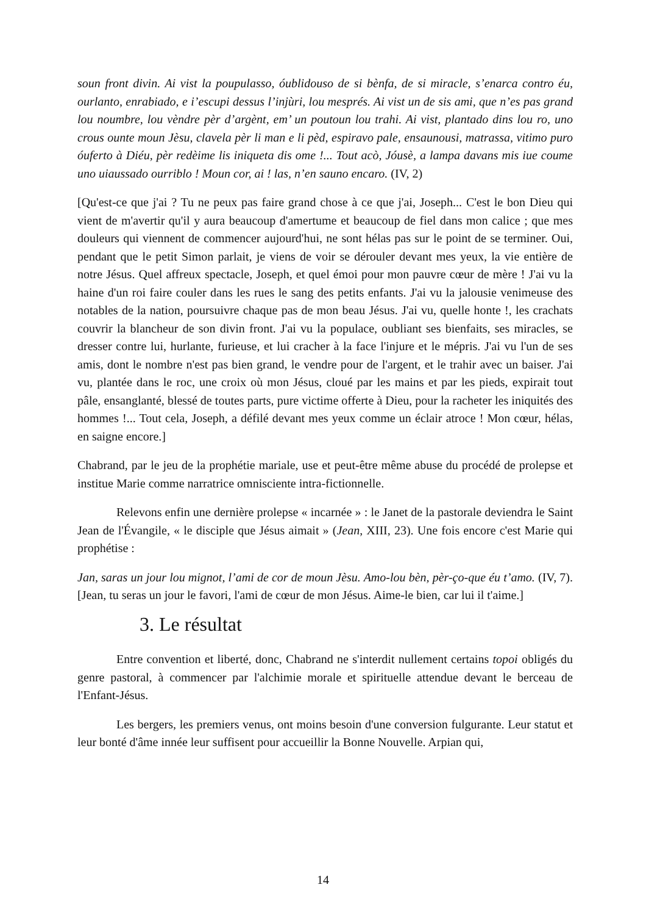soun front divin. Ai vist la poupulasso, óublidouso de si bènfa, de si miracle, s’enarca contro éu, ourlanto, enrabiado, e i’escupi dessus l’injùri, lou mesprés. Ai vist un de sis ami, que n’es pas grand lou noumbre, lou vèndre pèr d’argènt, em’ un poutoun lou trahi. Ai vist, plantado dins lou ro, uno crous ounte moun Jèsu, clavela pèr li man e li pèd, espiravo pale, ensaunousi, matrassa, vitimo puro óuferto à Diéu, pèr redèime lis iniqueta dis ome !... Tout acò, Jóusè, a lampa davans mis iue coume uno uiaussado ourriblo ! Moun cor, ai ! las, n’en sauno encaro. (IV, 2)
[Qu'est-ce que j'ai ? Tu ne peux pas faire grand chose à ce que j'ai, Joseph... C'est le bon Dieu qui vient de m'avertir qu'il y aura beaucoup d'amertume et beaucoup de fiel dans mon calice ; que mes douleurs qui viennent de commencer aujourd'hui, ne sont hélas pas sur le point de se terminer. Oui, pendant que le petit Simon parlait, je viens de voir se dérouler devant mes yeux, la vie entière de notre Jésus. Quel affreux spectacle, Joseph, et quel émoi pour mon pauvre cœur de mère ! J'ai vu la haine d'un roi faire couler dans les rues le sang des petits enfants. J'ai vu la jalousie venimeuse des notables de la nation, poursuivre chaque pas de mon beau Jésus. J'ai vu, quelle honte !, les crachats couvrir la blancheur de son divin front. J'ai vu la populace, oubliant ses bienfaits, ses miracles, se dresser contre lui, hurlante, furieuse, et lui cracher à la face l'injure et le mépris. J'ai vu l'un de ses amis, dont le nombre n'est pas bien grand, le vendre pour de l'argent, et le trahir avec un baiser. J'ai vu, plantée dans le roc, une croix où mon Jésus, cloué par les mains et par les pieds, expirait tout pâle, ensanglanté, blessé de toutes parts, pure victime offerte à Dieu, pour la racheter les iniquités des hommes !... Tout cela, Joseph, a défilé devant mes yeux comme un éclair atroce ! Mon cœur, hélas, en saigne encore.]
Chabrand, par le jeu de la prophétie mariale, use et peut-être même abuse du procédé de prolepse et institue Marie comme narratrice omnisciente intra-fictionnelle.
Relevons enfin une dernière prolepse « incarnée » : le Janet de la pastorale deviendra le Saint Jean de l'Évangile, « le disciple que Jésus aimait » (Jean, XIII, 23). Une fois encore c'est Marie qui prophétise :
Jan, saras un jour lou mignot, l’ami de cor de moun Jèsu. Amo-lou bèn, pèr-ço-que éu t’amo. (IV, 7).[Jean, tu seras un jour le favori, l'ami de cœur de mon Jésus. Aime-le bien, car lui il t'aime.]
3. Le résultat
Entre convention et liberté, donc, Chabrand ne s'interdit nullement certains topoi obligés du genre pastoral, à commencer par l'alchimie morale et spirituelle attendue devant le berceau de l'Enfant-Jésus.
Les bergers, les premiers venus, ont moins besoin d'une conversion fulgurante. Leur statut et leur bonté d'âme innée leur suffisent pour accueillir la Bonne Nouvelle. Arpian qui,
14